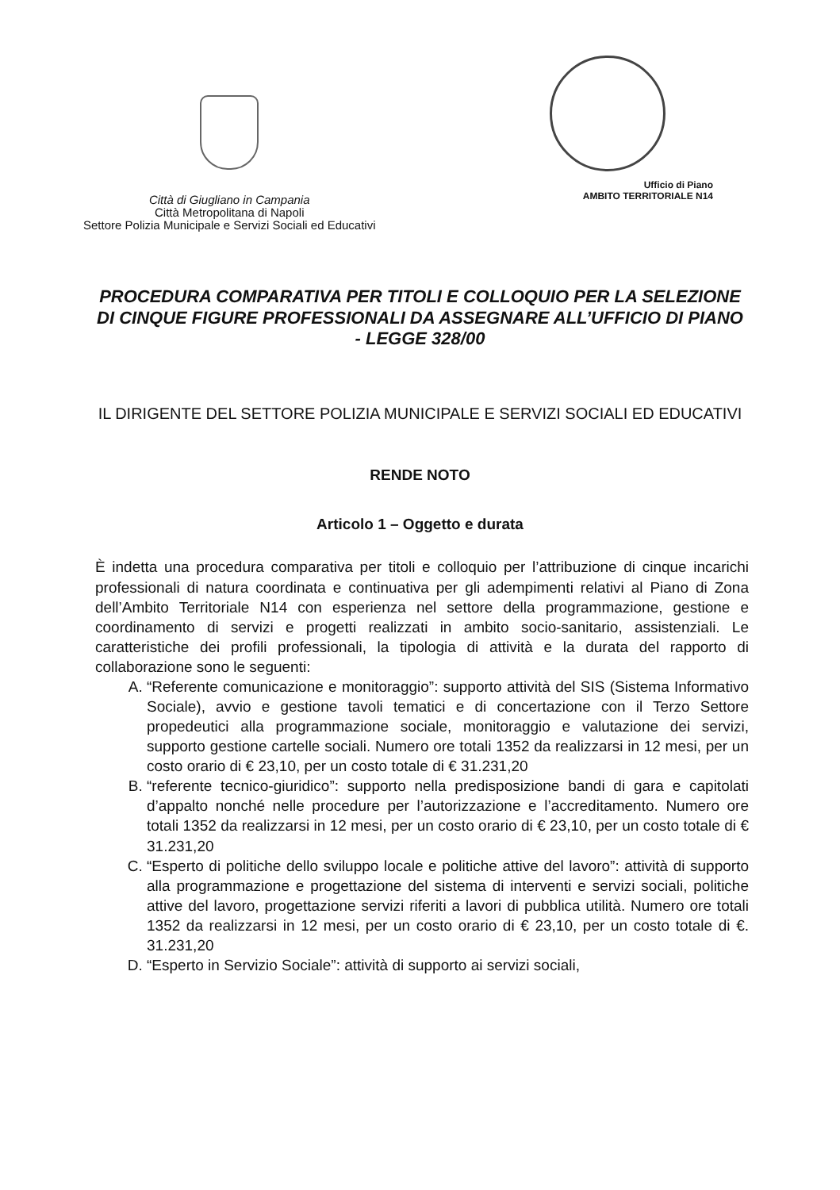Città di Giugliano in Campania
Città Metropolitana di Napoli
Settore Polizia Municipale e Servizi Sociali ed Educativi
Ufficio di Piano
AMBITO TERRITORIALE N14
PROCEDURA COMPARATIVA PER TITOLI E COLLOQUIO PER LA SELEZIONE DI CINQUE FIGURE PROFESSIONALI DA ASSEGNARE ALL’UFFICIO DI PIANO - LEGGE 328/00
IL DIRIGENTE DEL SETTORE POLIZIA MUNICIPALE E SERVIZI SOCIALI ED EDUCATIVI
RENDE NOTO
Articolo 1 – Oggetto e durata
È indetta una procedura comparativa per titoli e colloquio per l’attribuzione di cinque incarichi professionali di natura coordinata e continuativa per gli adempimenti relativi al Piano di Zona dell’Ambito Territoriale N14 con esperienza nel settore della programmazione, gestione e coordinamento di servizi e progetti realizzati in ambito socio-sanitario, assistenziali. Le caratteristiche dei profili professionali, la tipologia di attività e la durata del rapporto di collaborazione sono le seguenti:
A. “Referente comunicazione e monitoraggio”: supporto attività del SIS (Sistema Informativo Sociale), avvio e gestione tavoli tematici e di concertazione con il Terzo Settore propedeutici alla programmazione sociale, monitoraggio e valutazione dei servizi, supporto gestione cartelle sociali. Numero ore totali 1352 da realizzarsi in 12 mesi, per un costo orario di € 23,10, per un costo totale di € 31.231,20
B. “referente tecnico-giuridico”: supporto nella predisposizione bandi di gara e capitolati d’appalto nonché nelle procedure per l’autorizzazione e l’accreditamento. Numero ore totali 1352 da realizzarsi in 12 mesi, per un costo orario di € 23,10, per un costo totale di € 31.231,20
C. “Esperto di politiche dello sviluppo locale e politiche attive del lavoro”: attività di supporto alla programmazione e progettazione del sistema di interventi e servizi sociali, politiche attive del lavoro, progettazione servizi riferiti a lavori di pubblica utilità. Numero ore totali 1352 da realizzarsi in 12 mesi, per un costo orario di € 23,10, per un costo totale di €. 31.231,20
D. “Esperto in Servizio Sociale”: attività di supporto ai servizi sociali,